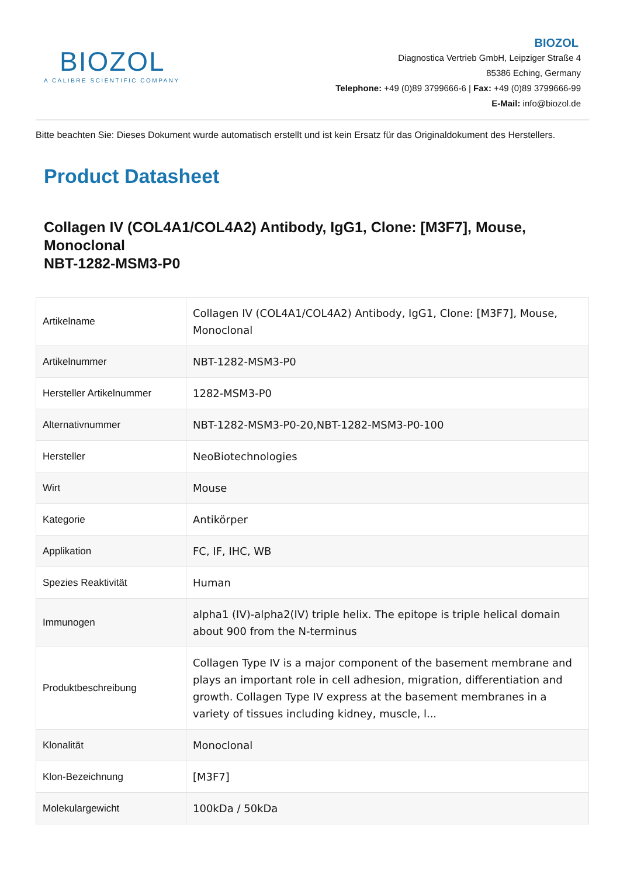BIOZOL
A CALIBRE SCIENTIFIC COMPANY
BIOZOL
Diagnostica Vertrieb GmbH, Leipziger Straße 4
85386 Eching, Germany
Telephone: +49 (0)89 3799666-6 | Fax: +49 (0)89 3799666-99
E-Mail: info@biozol.de
Bitte beachten Sie: Dieses Dokument wurde automatisch erstellt und ist kein Ersatz für das Originaldokument des Herstellers.
Product Datasheet
Collagen IV (COL4A1/COL4A2) Antibody, IgG1, Clone: [M3F7], Mouse, Monoclonal
NBT-1282-MSM3-P0
| Artikelname | Collagen IV (COL4A1/COL4A2) Antibody, IgG1, Clone: [M3F7], Mouse, Monoclonal |
| Artikelnummer | NBT-1282-MSM3-P0 |
| Hersteller Artikelnummer | 1282-MSM3-P0 |
| Alternativnummer | NBT-1282-MSM3-P0-20,NBT-1282-MSM3-P0-100 |
| Hersteller | NeoBiotechnologies |
| Wirt | Mouse |
| Kategorie | Antikörper |
| Applikation | FC, IF, IHC, WB |
| Spezies Reaktivität | Human |
| Immunogen | alpha1 (IV)-alpha2(IV) triple helix. The epitope is triple helical domain about 900 from the N-terminus |
| Produktbeschreibung | Collagen Type IV is a major component of the basement membrane and plays an important role in cell adhesion, migration, differentiation and growth. Collagen Type IV express at the basement membranes in a variety of tissues including kidney, muscle, l... |
| Klonalität | Monoclonal |
| Klon-Bezeichnung | [M3F7] |
| Molekulargewicht | 100kDa / 50kDa |